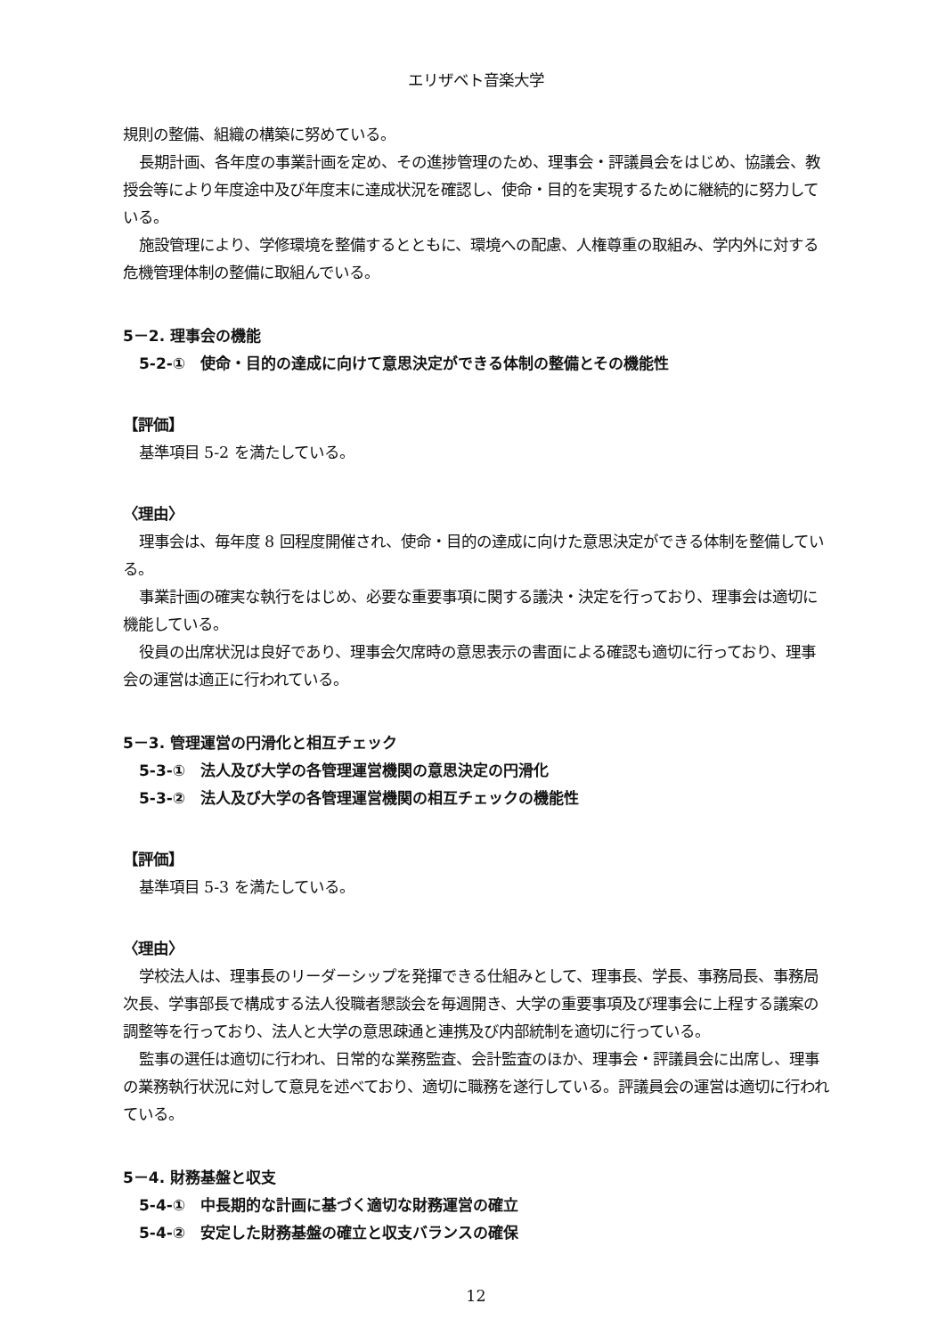エリザベト音楽大学
規則の整備、組織の構築に努めている。
長期計画、各年度の事業計画を定め、その進捗管理のため、理事会・評議員会をはじめ、協議会、教授会等により年度途中及び年度末に達成状況を確認し、使命・目的を実現するために継続的に努力している。
施設管理により、学修環境を整備するとともに、環境への配慮、人権尊重の取組み、学内外に対する危機管理体制の整備に取組んでいる。
5－2. 理事会の機能
5-2-①　使命・目的の達成に向けて意思決定ができる体制の整備とその機能性
【評価】
基準項目 5-2 を満たしている。
〈理由〉
理事会は、毎年度 8 回程度開催され、使命・目的の達成に向けた意思決定ができる体制を整備している。
事業計画の確実な執行をはじめ、必要な重要事項に関する議決・決定を行っており、理事会は適切に機能している。
役員の出席状況は良好であり、理事会欠席時の意思表示の書面による確認も適切に行っており、理事会の運営は適正に行われている。
5－3. 管理運営の円滑化と相互チェック
5-3-①　法人及び大学の各管理運営機関の意思決定の円滑化
5-3-②　法人及び大学の各管理運営機関の相互チェックの機能性
【評価】
基準項目 5-3 を満たしている。
〈理由〉
学校法人は、理事長のリーダーシップを発揮できる仕組みとして、理事長、学長、事務局長、事務局次長、学事部長で構成する法人役職者懇談会を毎週開き、大学の重要事項及び理事会に上程する議案の調整等を行っており、法人と大学の意思疎通と連携及び内部統制を適切に行っている。
監事の選任は適切に行われ、日常的な業務監査、会計監査のほか、理事会・評議員会に出席し、理事の業務執行状況に対して意見を述べており、適切に職務を遂行している。評議員会の運営は適切に行われている。
5－4. 財務基盤と収支
5-4-①　中長期的な計画に基づく適切な財務運営の確立
5-4-②　安定した財務基盤の確立と収支バランスの確保
12